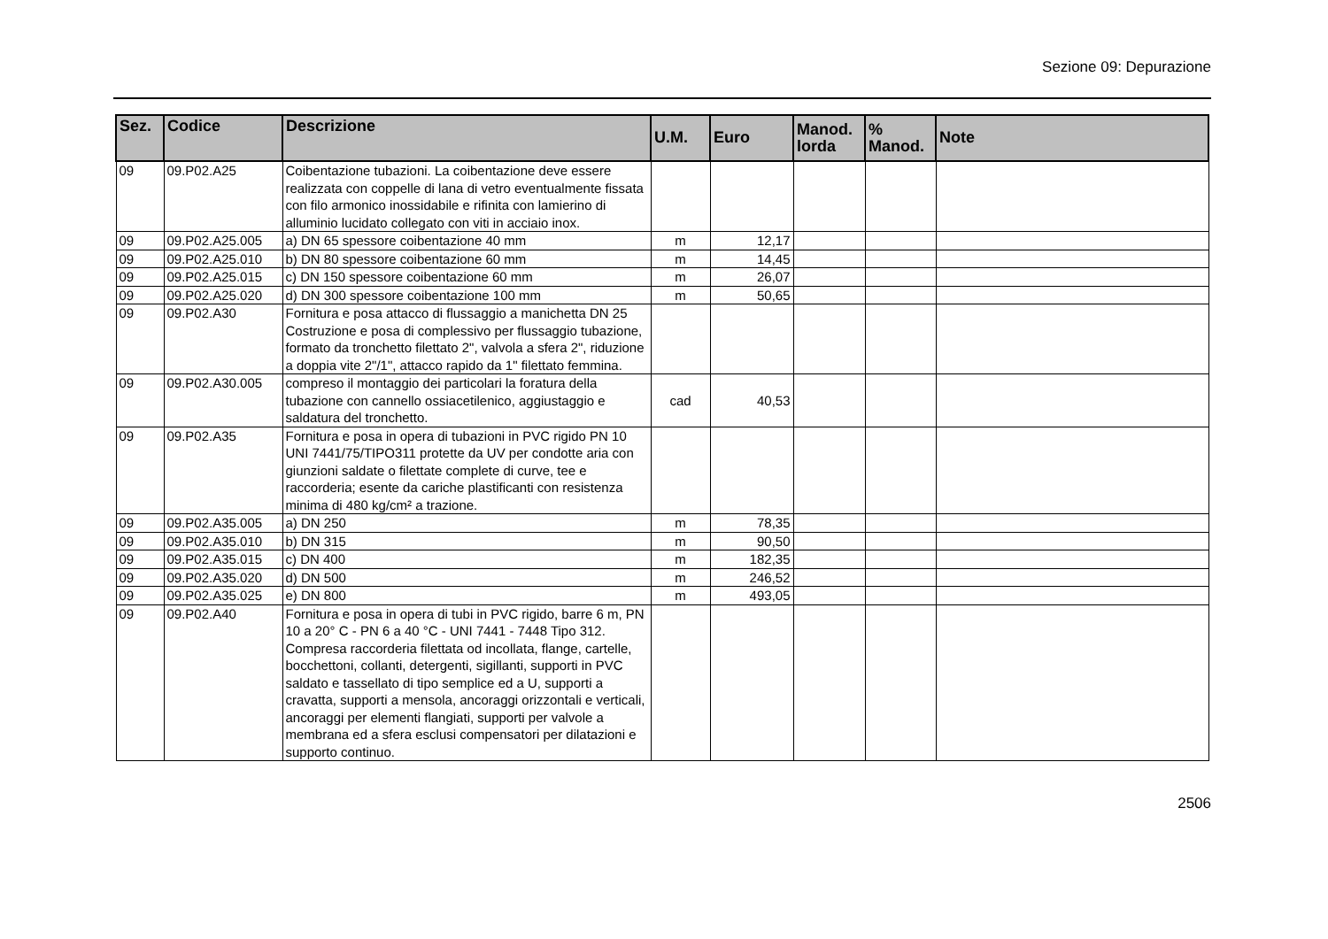Sezione 09: Depurazione
| Sez. | Codice | Descrizione | U.M. | Euro | Manod. lorda | % Manod. | Note |
| --- | --- | --- | --- | --- | --- | --- | --- |
| 09 | 09.P02.A25 | Coibentazione tubazioni. La coibentazione deve essere realizzata con coppelle di lana di vetro eventualmente fissata con filo armonico inossidabile e rifinita con lamierino di alluminio lucidato collegato con viti in acciaio inox. | | | | | |
| 09 | 09.P02.A25.005 | a) DN 65 spessore coibentazione 40 mm | m | 12,17 | | | |
| 09 | 09.P02.A25.010 | b) DN 80 spessore coibentazione 60 mm | m | 14,45 | | | |
| 09 | 09.P02.A25.015 | c) DN 150 spessore coibentazione 60 mm | m | 26,07 | | | |
| 09 | 09.P02.A25.020 | d) DN 300 spessore coibentazione 100 mm | m | 50,65 | | | |
| 09 | 09.P02.A30 | Fornitura e posa attacco di flussaggio a manichetta DN 25 Costruzione e posa di complessivo per flussaggio tubazione, formato da tronchetto filettato 2", valvola a sfera 2", riduzione a doppia vite 2"/1", attacco rapido da 1" filettato femmina. | | | | | |
| 09 | 09.P02.A30.005 | compreso il montaggio dei particolari la foratura della tubazione con cannello ossiacetilenico, aggiustaggio e saldatura del tronchetto. | cad | 40,53 | | | |
| 09 | 09.P02.A35 | Fornitura e posa in opera di tubazioni in PVC rigido PN 10 UNI 7441/75/TIPO311 protette da UV per condotte aria con giunzioni saldate o filettate complete di curve, tee e raccorderia; esente da cariche plastificanti con resistenza minima di 480 kg/cm² a trazione. | | | | | |
| 09 | 09.P02.A35.005 | a) DN 250 | m | 78,35 | | | |
| 09 | 09.P02.A35.010 | b) DN 315 | m | 90,50 | | | |
| 09 | 09.P02.A35.015 | c) DN 400 | m | 182,35 | | | |
| 09 | 09.P02.A35.020 | d) DN 500 | m | 246,52 | | | |
| 09 | 09.P02.A35.025 | e) DN 800 | m | 493,05 | | | |
| 09 | 09.P02.A40 | Fornitura e posa in opera di tubi in PVC rigido, barre 6 m, PN 10 a 20° C - PN 6 a 40 °C - UNI 7441 - 7448 Tipo 312. Compresa raccorderia filettata od incollata, flange, cartelle, bocchettoni, collanti, detergenti, sigillanti, supporti in PVC saldato e tassellato di tipo semplice ed a U, supporti a cravatta, supporti a mensola, ancoraggi orizzontali e verticali, ancoraggi per elementi flangiati, supporti per valvole a membrana ed a sfera esclusi compensatori per dilatazioni e supporto continuo. | | | | | |
2506